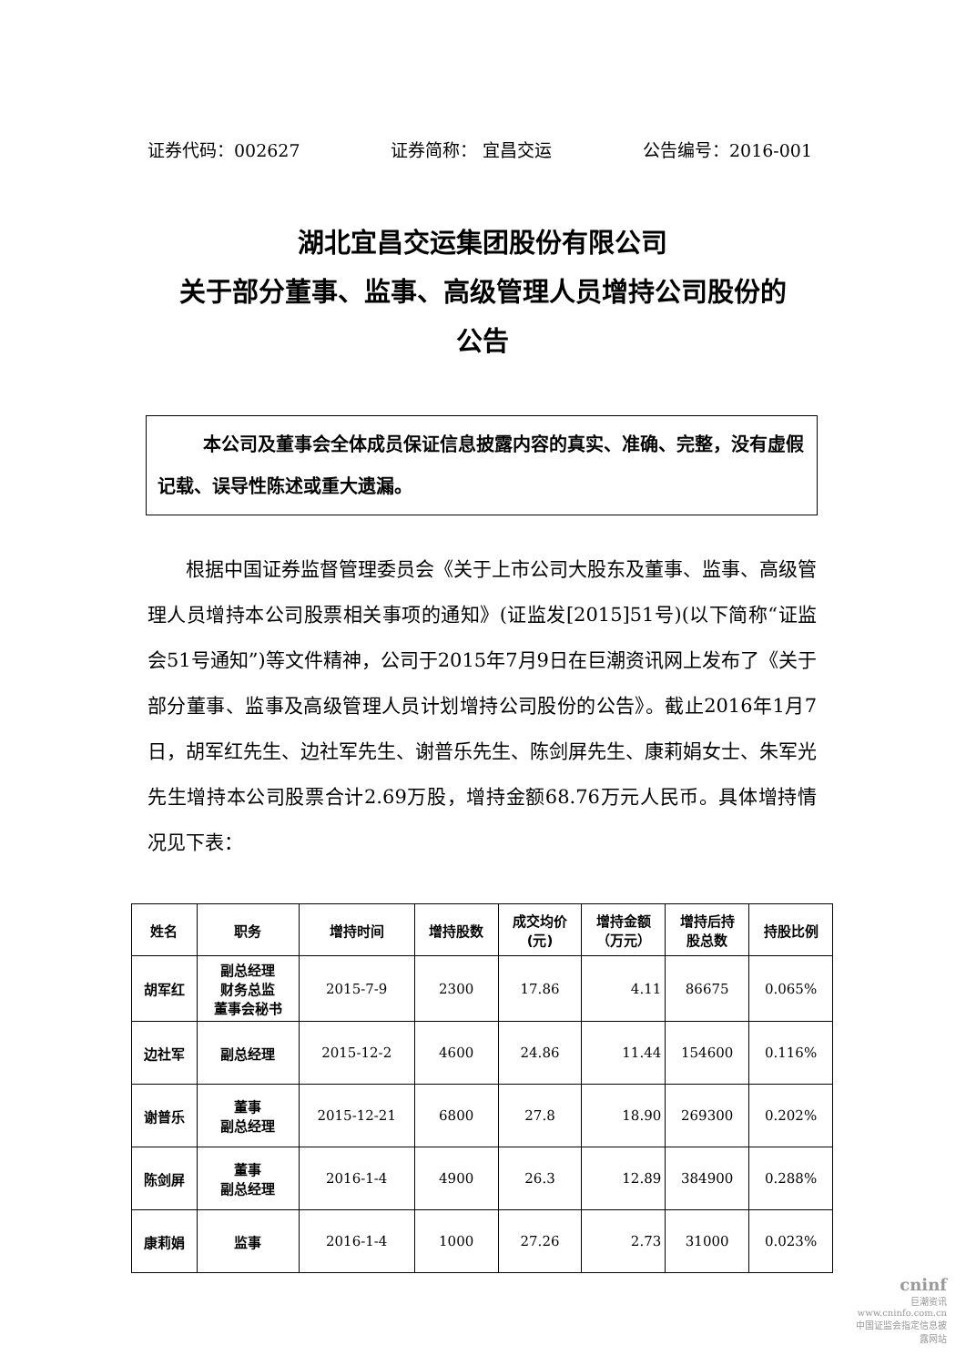证券代码：002627 证券简称： 宜昌交运 公告编号：2016-001
湖北宜昌交运集团股份有限公司
关于部分董事、监事、高级管理人员增持公司股份的
公告
本公司及董事会全体成员保证信息披露内容的真实、准确、完整，没有虚假记载、误导性陈述或重大遗漏。
根据中国证券监督管理委员会《关于上市公司大股东及董事、监事、高级管理人员增持本公司股票相关事项的通知》(证监发[2015]51号)(以下简称“证监会51号通知”)等文件精神，公司于2015年7月9日在巨潮资讯网上发布了《关于部分董事、监事及高级管理人员计划增持公司股份的公告》。截止2016年1月7日，胡军红先生、边社军先生、谢普乐先生、陈剑屏先生、康莉娟女士、朱军光先生增持本公司股票合计2.69万股，增持金额68.76万元人民币。具体增持情况见下表：
| 姓名 | 职务 | 增持时间 | 增持股数 | 成交均价 (元) | 增持金额 （万元） | 增持后持 股总数 | 持股比例 |
| --- | --- | --- | --- | --- | --- | --- | --- |
| 胡军红 | 副总经理 财务总监 董事会秘书 | 2015-7-9 | 2300 | 17.86 | 4.11 | 86675 | 0.065% |
| 边社军 | 副总经理 | 2015-12-2 | 4600 | 24.86 | 11.44 | 154600 | 0.116% |
| 谢普乐 | 董事 副总经理 | 2015-12-21 | 6800 | 27.8 | 18.90 | 269300 | 0.202% |
| 陈剑屏 | 董事 副总经理 | 2016-1-4 | 4900 | 26.3 | 12.89 | 384900 | 0.288% |
| 康莉娟 | 监事 | 2016-1-4 | 1000 | 27.26 | 2.73 | 31000 | 0.023% |
cninf
巨潮资讯
www.cninfo.com.cn
中国证监会指定信息披露网站